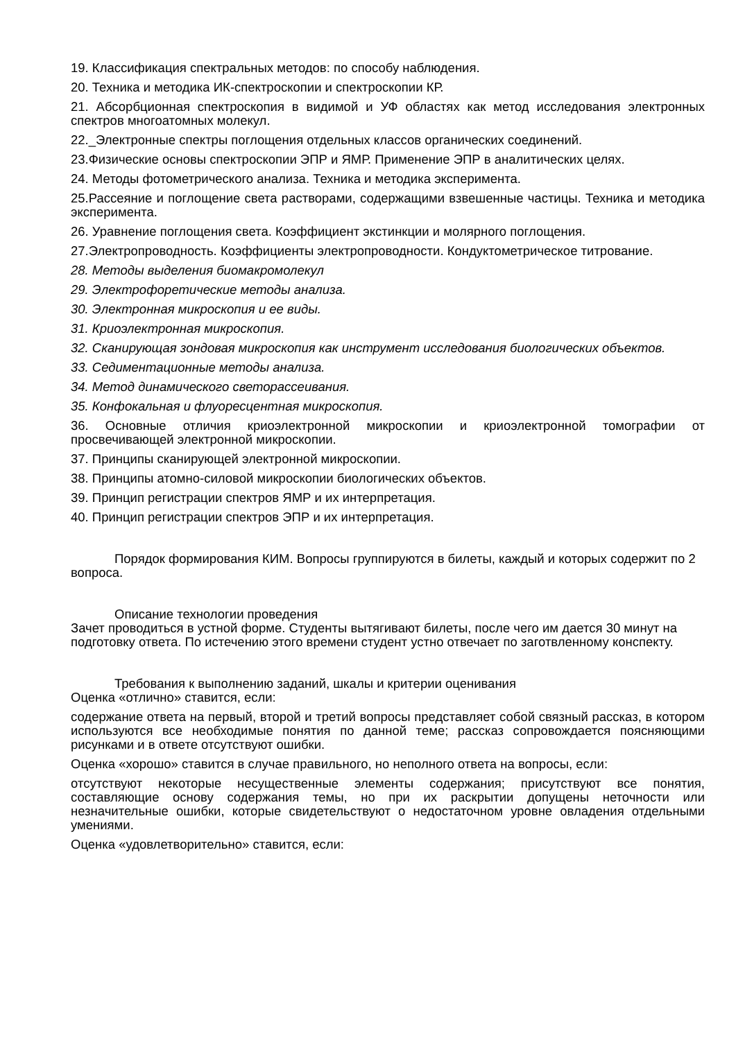19. Классификация спектральных методов: по способу наблюдения.
20. Техника и методика ИК-спектроскопии и спектроскопии КР.
21. Абсорбционная спектроскопия в видимой и УФ областях как метод исследования электронных спектров многоатомных молекул.
22._Электронные спектры поглощения отдельных классов органических соединений.
23.Физические основы спектроскопии ЭПР и ЯМР. Применение ЭПР в аналитических целях.
24. Методы фотометрического анализа. Техника и методика эксперимента.
25.Рассеяние и поглощение света растворами, содержащими взвешенные частицы. Техника и методика эксперимента.
26. Уравнение поглощения света. Коэффициент экстинкции и молярного поглощения.
27.Электропроводность. Коэффициенты электропроводности. Кондуктометрическое титрование.
28. Методы выделения биомакромолекул
29. Электрофоретические методы анализа.
30. Электронная микроскопия и ее виды.
31. Криоэлектронная микроскопия.
32. Сканирующая зондовая микроскопия как инструмент исследования биологических объектов.
33. Седиментационные методы анализа.
34. Метод динамического светорассеивания.
35. Конфокальная и флуоресцентная микроскопия.
36. Основные отличия криоэлектронной микроскопии и криоэлектронной томографии от просвечивающей электронной микроскопии.
37. Принципы сканирующей электронной микроскопии.
38. Принципы атомно-силовой микроскопии биологических объектов.
39. Принцип регистрации спектров ЯМР и их интерпретация.
40. Принцип регистрации спектров ЭПР и их интерпретация.
Порядок формирования КИМ. Вопросы группируются в билеты, каждый и которых содержит по 2 вопроса.
Описание технологии проведения
Зачет проводиться в устной форме. Студенты вытягивают билеты, после чего им дается 30 минут на подготовку ответа. По истечению этого времени студент устно отвечает по заготвленному конспекту.
Требования к выполнению заданий, шкалы и критерии оценивания
Оценка «отлично» ставится, если:
содержание ответа на первый, второй и третий вопросы представляет собой связный рассказ, в котором используются все необходимые понятия по данной теме; рассказ сопровождается поясняющими рисунками и в ответе отсутствуют ошибки.
Оценка «хорошо» ставится в случае правильного, но неполного ответа на вопросы, если:
отсутствуют некоторые несущественные элементы содержания; присутствуют все понятия, составляющие основу содержания темы, но при их раскрытии допущены неточности или незначительные ошибки, которые свидетельствуют о недостаточном уровне овладения отдельными умениями.
Оценка «удовлетворительно» ставится, если: